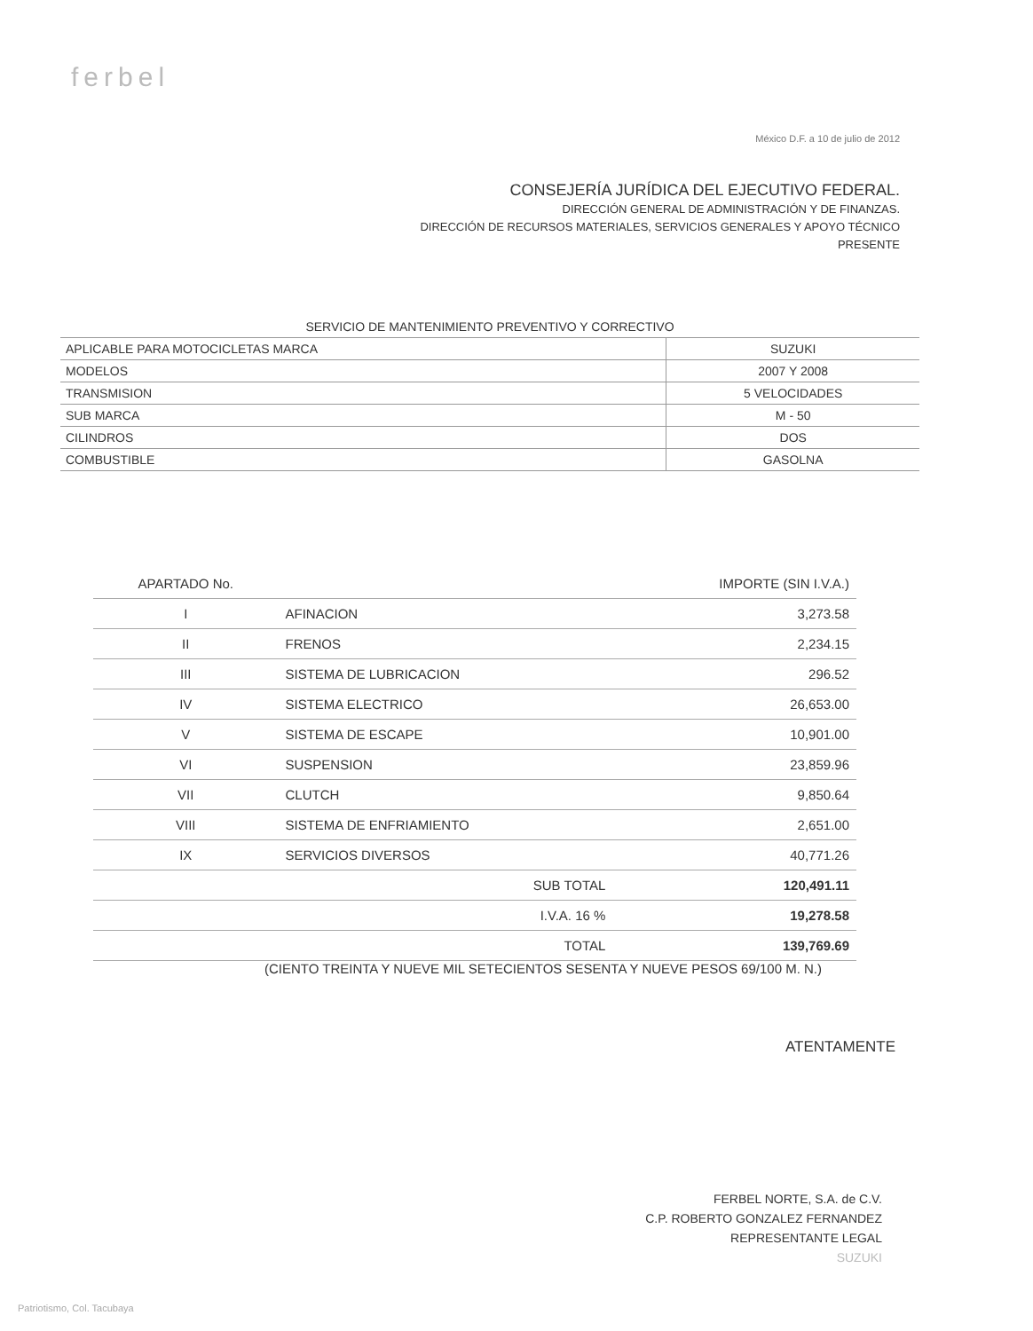ferbel
México D.F. a 10 de julio de 2012
CONSEJERÍA JURÍDICA DEL EJECUTIVO FEDERAL.
DIRECCIÓN GENERAL DE ADMINISTRACIÓN Y DE FINANZAS.
DIRECCIÓN DE RECURSOS MATERIALES, SERVICIOS GENERALES Y APOYO TÉCNICO
PRESENTE
| SERVICIO DE MANTENIMIENTO PREVENTIVO Y CORRECTIVO | |
| APLICABLE PARA MOTOCICLETAS MARCA | SUZUKI |
| MODELOS | 2007 Y 2008 |
| TRANSMISION | 5 VELOCIDADES |
| SUB MARCA | M - 50 |
| CILINDROS | DOS |
| COMBUSTIBLE | GASOLNA |
| APARTADO No. | | IMPORTE (SIN I.V.A.) |
| --- | --- | --- |
| I | AFINACION | 3,273.58 |
| II | FRENOS | 2,234.15 |
| III | SISTEMA DE LUBRICACION | 296.52 |
| IV | SISTEMA ELECTRICO | 26,653.00 |
| V | SISTEMA DE ESCAPE | 10,901.00 |
| VI | SUSPENSION | 23,859.96 |
| VII | CLUTCH | 9,850.64 |
| VIII | SISTEMA DE ENFRIAMIENTO | 2,651.00 |
| IX | SERVICIOS DIVERSOS | 40,771.26 |
| | SUB TOTAL | 120,491.11 |
| | I.V.A. 16 % | 19,278.58 |
| | TOTAL | 139,769.69 |
(CIENTO TREINTA Y NUEVE MIL SETECIENTOS SESENTA Y NUEVE PESOS 69/100 M. N.)
ATENTAMENTE
FERBEL NORTE, S.A. de C.V.
C.P. ROBERTO GONZALEZ FERNANDEZ
REPRESENTANTE LEGAL
SUZUKI
Patriotismo, Col. Tacubaya